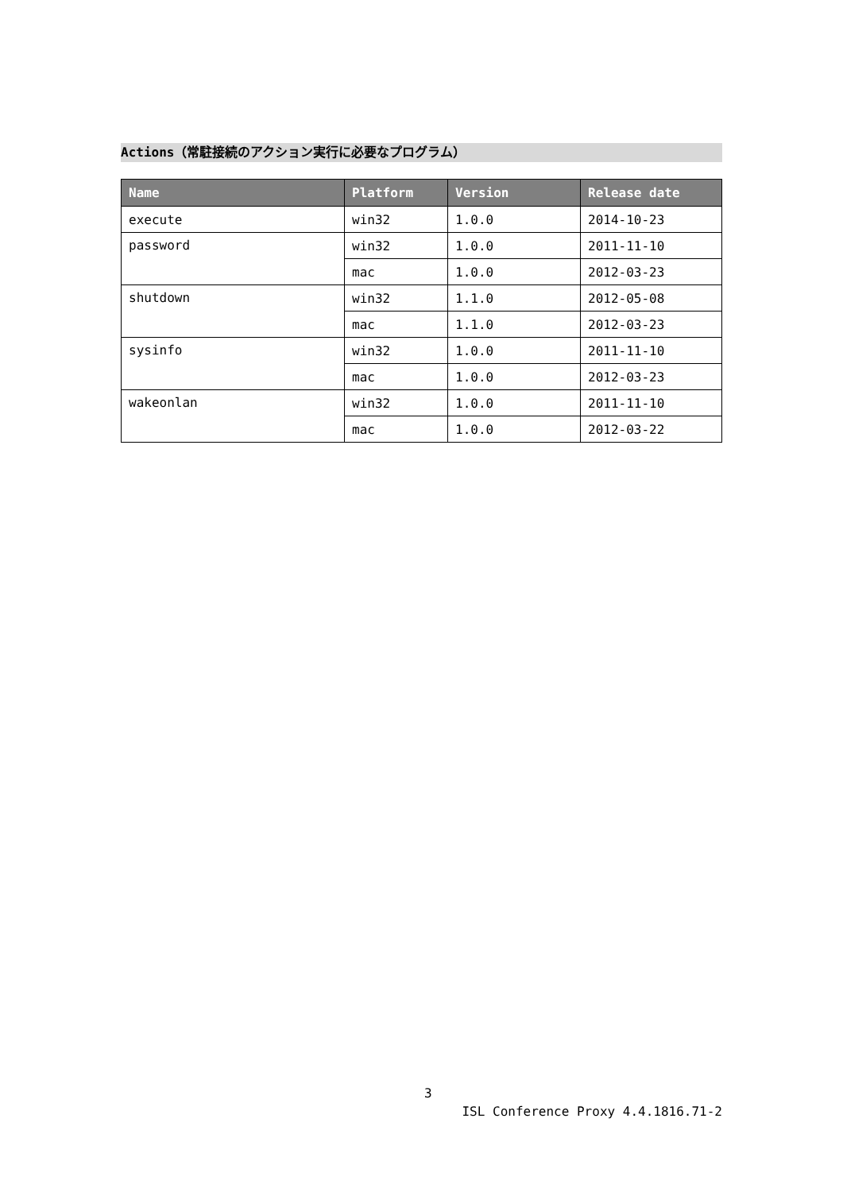Actions（常駐接続のアクション実行に必要なプログラム）
| Name | Platform | Version | Release date |
| --- | --- | --- | --- |
| execute | win32 | 1.0.0 | 2014-10-23 |
| password | win32 | 1.0.0 | 2011-11-10 |
| | mac | 1.0.0 | 2012-03-23 |
| shutdown | win32 | 1.1.0 | 2012-05-08 |
| | mac | 1.1.0 | 2012-03-23 |
| sysinfo | win32 | 1.0.0 | 2011-11-10 |
| | mac | 1.0.0 | 2012-03-23 |
| wakeonlan | win32 | 1.0.0 | 2011-11-10 |
| | mac | 1.0.0 | 2012-03-22 |
3
ISL Conference Proxy 4.4.1816.71-2